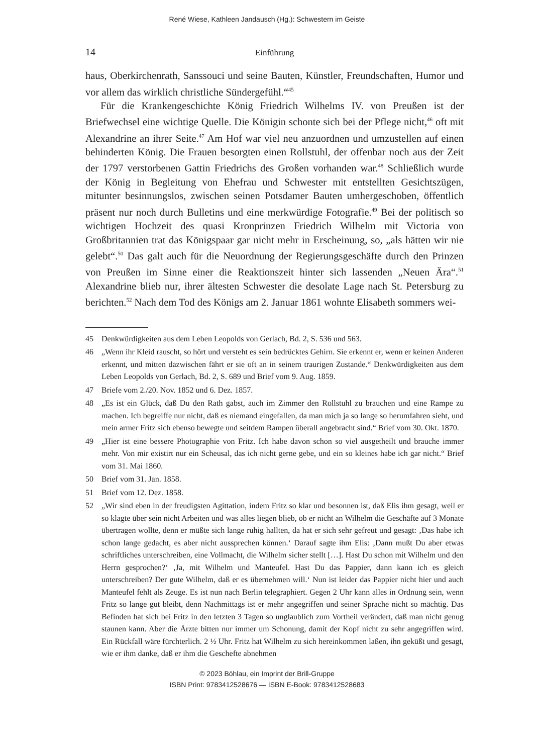René Wiese, Kathleen Jandausch (Hg.): Schwestern im Geiste
14 Einführung
haus, Oberkirchenrath, Sanssouci und seine Bauten, Künstler, Freundschaften, Humor und vor allem das wirklich christliche Sündergefühl.“<sup>45</sup>
Für die Krankengeschichte König Friedrich Wilhelms IV. von Preußen ist der Briefwechsel eine wichtige Quelle. Die Königin schonte sich bei der Pflege nicht,<sup>46</sup> oft mit Alexandrine an ihrer Seite.<sup>47</sup> Am Hof war viel neu anzuordnen und umzustellen auf einen behinderten König. Die Frauen besorgten einen Rollstuhl, der offenbar noch aus der Zeit der 1797 verstorbenen Gattin Friedrichs des Großen vorhanden war.<sup>48</sup> Schließlich wurde der König in Begleitung von Ehefrau und Schwester mit entstellten Gesichtszügen, mitunter besinnungslos, zwischen seinen Potsdamer Bauten umhergeschoben, öffentlich präsent nur noch durch Bulletins und eine merkwürdige Fotografie.<sup>49</sup> Bei der politisch so wichtigen Hochzeit des quasi Kronprinzen Friedrich Wilhelm mit Victoria von Großbritannien trat das Königspaar gar nicht mehr in Erscheinung, so, „als hätten wir nie gelebt“.<sup>50</sup> Das galt auch für die Neuordnung der Regierungsgeschäfte durch den Prinzen von Preußen im Sinne einer die Reaktionszeit hinter sich lassenden „Neuen Ära“.<sup>51</sup> Alexandrine blieb nur, ihrer ältesten Schwester die desolate Lage nach St. Petersburg zu berichten.<sup>52</sup> Nach dem Tod des Königs am 2. Januar 1861 wohnte Elisabeth sommers wei-
45 Denkwürdigkeiten aus dem Leben Leopolds von Gerlach, Bd. 2, S. 536 und 563.
46 „Wenn ihr Kleid rauscht, so hört und versteht es sein bedrücktes Gehirn. Sie erkennt er, wenn er keinen Anderen erkennt, und mitten dazwischen fährt er sie oft an in seinem traurigen Zustande.“ Denkwürdigkeiten aus dem Leben Leopolds von Gerlach, Bd. 2, S. 689 und Brief vom 9. Aug. 1859.
47 Briefe vom 2./20. Nov. 1852 und 6. Dez. 1857.
48 „Es ist ein Glück, daß Du den Rath gabst, auch im Zimmer den Rollstuhl zu brauchen und eine Rampe zu machen. Ich begreiffe nur nicht, daß es niemand eingefallen, da man mich ja so lange so herumfahren sieht, und mein armer Fritz sich ebenso bewegte und seitdem Rampen überall angebracht sind.“ Brief vom 30. Okt. 1870.
49 „Hier ist eine bessere Photographie von Fritz. Ich habe davon schon so viel ausgetheilt und brauche immer mehr. Von mir existirt nur ein Scheusal, das ich nicht gerne gebe, und ein so kleines habe ich gar nicht.“ Brief vom 31. Mai 1860.
50 Brief vom 31. Jan. 1858.
51 Brief vom 12. Dez. 1858.
52 „Wir sind eben in der freudigsten Agittation, indem Fritz so klar und besonnen ist, daß Elis ihm gesagt, weil er so klagte über sein nicht Arbeiten und was alles liegen blieb, ob er nicht an Wilhelm die Geschäfte auf 3 Monate übertragen wollte, denn er müßte sich lange ruhig hallten, da hat er sich sehr gefreut und gesagt: ‚Das habe ich schon lange gedacht, es aber nicht aussprechen können.‘ Darauf sagte ihm Elis: ‚Dann mußt Du aber etwas schriftliches unterschreiben, eine Vollmacht, die Wilhelm sicher stellt […]. Hast Du schon mit Wilhelm und den Herrn gesprochen?‘ ‚Ja, mit Wilhelm und Manteufel. Hast Du das Pappier, dann kann ich es gleich unterschreiben? Der gute Wilhelm, daß er es übernehmen will.‘ Nun ist leider das Pappier nicht hier und auch Manteufel fehlt als Zeuge. Es ist nun nach Berlin telegraphiert. Gegen 2 Uhr kann alles in Ordnung sein, wenn Fritz so lange gut bleibt, denn Nachmittags ist er mehr angegriffen und seiner Sprache nicht so mächtig. Das Befinden hat sich bei Fritz in den letzten 3 Tagen so unglaublich zum Vortheil verändert, daß man nicht genug staunen kann. Aber die Ärzte bitten nur immer um Schonung, damit der Kopf nicht zu sehr angegriffen wird. Ein Rückfall wäre fürchterlich. 2 ½ Uhr. Fritz hat Wilhelm zu sich hereinkommen laßen, ihn geküßt und gesagt, wie er ihm danke, daß er ihm die Geschefte abnehmen
© 2023 Böhlau, ein Imprint der Brill-Gruppe
ISBN Print: 9783412528676 — ISBN E-Book: 9783412528683